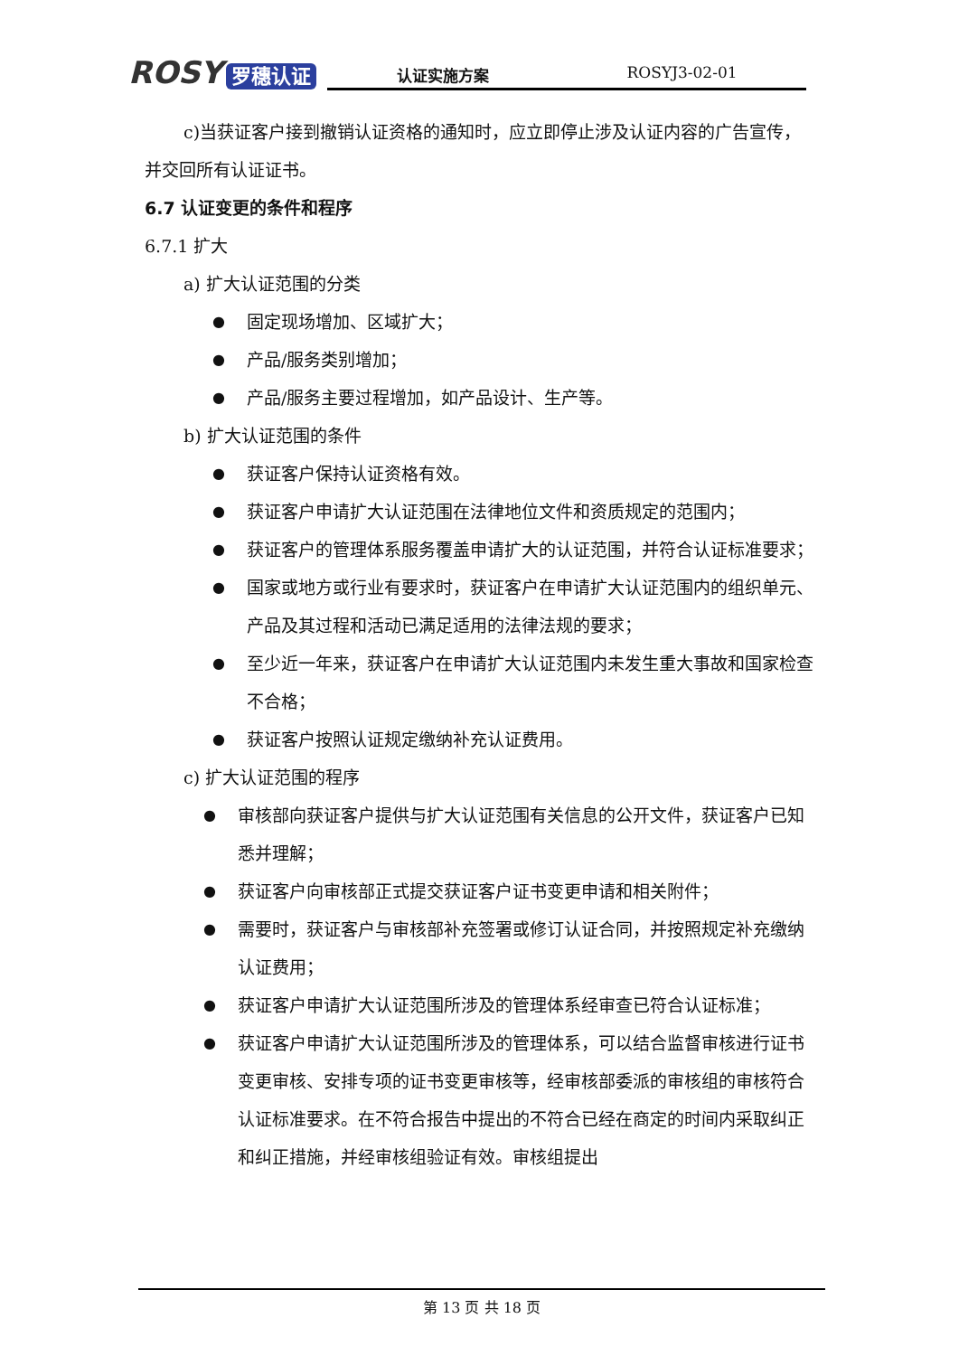ROSY 罗穗认证
认证实施方案 ROSYJ3-02-01
c)当获证客户接到撤销认证资格的通知时，应立即停止涉及认证内容的广告宣传，并交回所有认证证书。
6.7 认证变更的条件和程序
6.7.1 扩大
a) 扩大认证范围的分类
●
固定现场增加、区域扩大；
●
产品/服务类别增加；
●
产品/服务主要过程增加，如产品设计、生产等。
b) 扩大认证范围的条件
●
获证客户保持认证资格有效。
●
获证客户申请扩大认证范围在法律地位文件和资质规定的范围内；
●
获证客户的管理体系服务覆盖申请扩大的认证范围，并符合认证标准要求；
●
国家或地方或行业有要求时，获证客户在申请扩大认证范围内的组织单元、产品及其过程和活动已满足适用的法律法规的要求；
●
至少近一年来，获证客户在申请扩大认证范围内未发生重大事故和国家检查不合格；
●
获证客户按照认证规定缴纳补充认证费用。
c) 扩大认证范围的程序
●
审核部向获证客户提供与扩大认证范围有关信息的公开文件，获证客户已知悉并理解；
●
获证客户向审核部正式提交获证客户证书变更申请和相关附件；
●
需要时，获证客户与审核部补充签署或修订认证合同，并按照规定补充缴纳认证费用；
●
获证客户申请扩大认证范围所涉及的管理体系经审查已符合认证标准；
●
获证客户申请扩大认证范围所涉及的管理体系，可以结合监督审核进行证书变更审核、安排专项的证书变更审核等，经审核部委派的审核组的审核符合认证标准要求。在不符合报告中提出的不符合已经在商定的时间内采取纠正和纠正措施，并经审核组验证有效。审核组提出
第 13 页 共 18 页